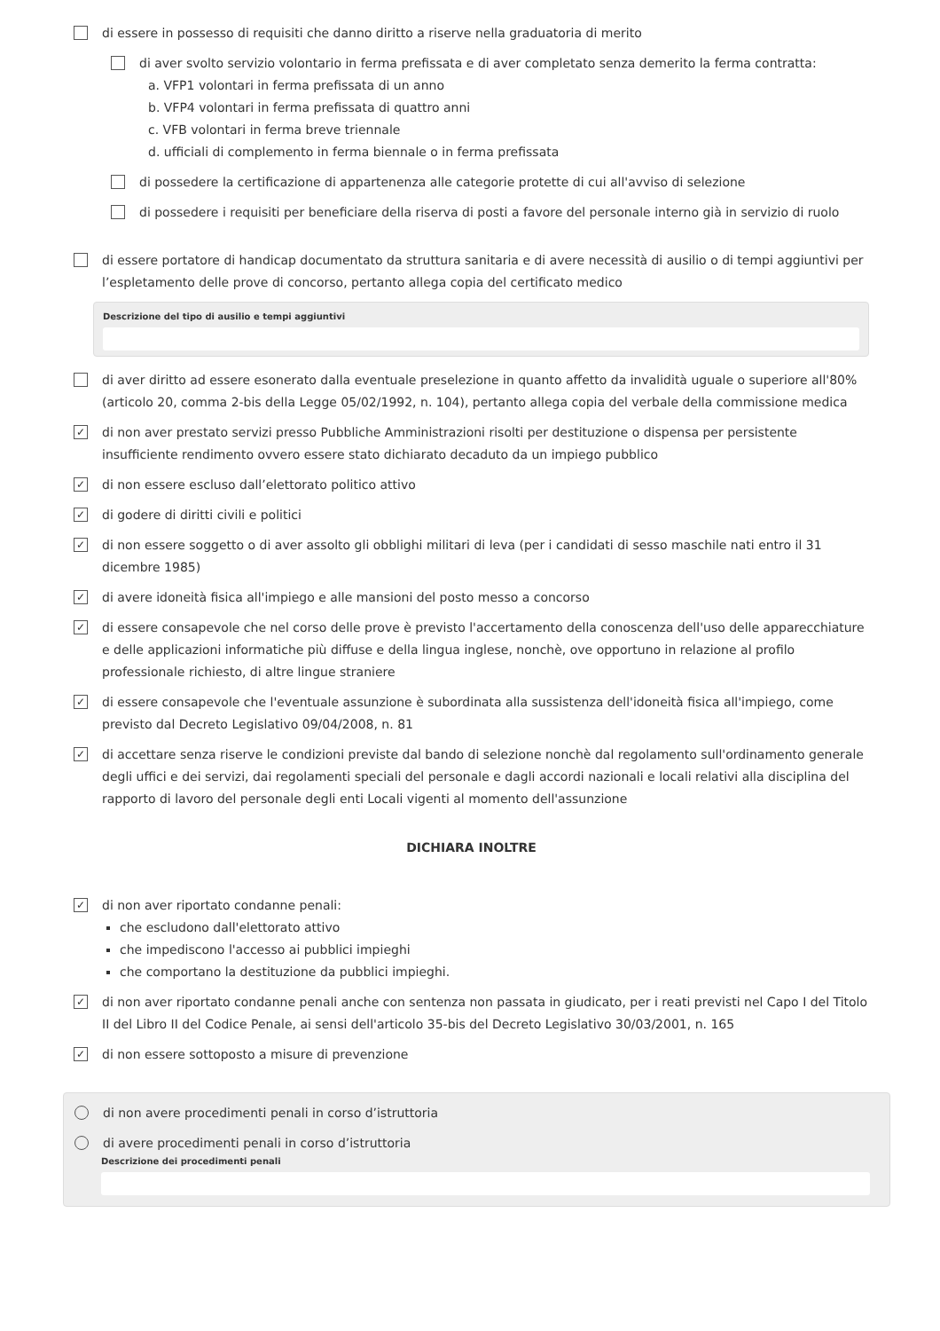di essere in possesso di requisiti che danno diritto a riserve nella graduatoria di merito
di aver svolto servizio volontario in ferma prefissata e di aver completato senza demerito la ferma contratta:
a. VFP1 volontari in ferma prefissata di un anno
b. VFP4 volontari in ferma prefissata di quattro anni
c. VFB volontari in ferma breve triennale
d. ufficiali di complemento in ferma biennale o in ferma prefissata
di possedere la certificazione di appartenenza alle categorie protette di cui all'avviso di selezione
di possedere i requisiti per beneficiare della riserva di posti a favore del personale interno già in servizio di ruolo
di essere portatore di handicap documentato da struttura sanitaria e di avere necessità di ausilio o di tempi aggiuntivi per l’espletamento delle prove di concorso, pertanto allega copia del certificato medico
Descrizione del tipo di ausilio e tempi aggiuntivi
di aver diritto ad essere esonerato dalla eventuale preselezione in quanto affetto da invalidità uguale o superiore all'80% (articolo 20, comma 2-bis della Legge 05/02/1992, n. 104), pertanto allega copia del verbale della commissione medica
✓ di non aver prestato servizi presso Pubbliche Amministrazioni risolti per destituzione o dispensa per persistente insufficiente rendimento ovvero essere stato dichiarato decaduto da un impiego pubblico
✓ di non essere escluso dall’elettorato politico attivo
✓ di godere di diritti civili e politici
✓ di non essere soggetto o di aver assolto gli obblighi militari di leva (per i candidati di sesso maschile nati entro il 31 dicembre 1985)
✓ di avere idoneità fisica all'impiego e alle mansioni del posto messo a concorso
✓ di essere consapevole che nel corso delle prove è previsto l'accertamento della conoscenza dell'uso delle apparecchiature e delle applicazioni informatiche più diffuse e della lingua inglese, nonchè, ove opportuno in relazione al profilo professionale richiesto, di altre lingue straniere
✓ di essere consapevole che l'eventuale assunzione è subordinata alla sussistenza dell'idoneità fisica all'impiego, come previsto dal Decreto Legislativo 09/04/2008, n. 81
✓ di accettare senza riserve le condizioni previste dal bando di selezione nonchè dal regolamento sull'ordinamento generale degli uffici e dei servizi, dai regolamenti speciali del personale e dagli accordi nazionali e locali relativi alla disciplina del rapporto di lavoro del personale degli enti Locali vigenti al momento dell'assunzione
DICHIARA INOLTRE
✓ di non aver riportato condanne penali:
che escludono dall'elettorato attivo
che impediscono l'accesso ai pubblici impieghi
che comportano la destituzione da pubblici impieghi.
✓ di non aver riportato condanne penali anche con sentenza non passata in giudicato, per i reati previsti nel Capo I del Titolo II del Libro II del Codice Penale, ai sensi dell'articolo 35-bis del Decreto Legislativo 30/03/2001, n. 165
✓ di non essere sottoposto a misure di prevenzione
di non avere procedimenti penali in corso d’istruttoria
di avere procedimenti penali in corso d’istruttoria
Descrizione dei procedimenti penali